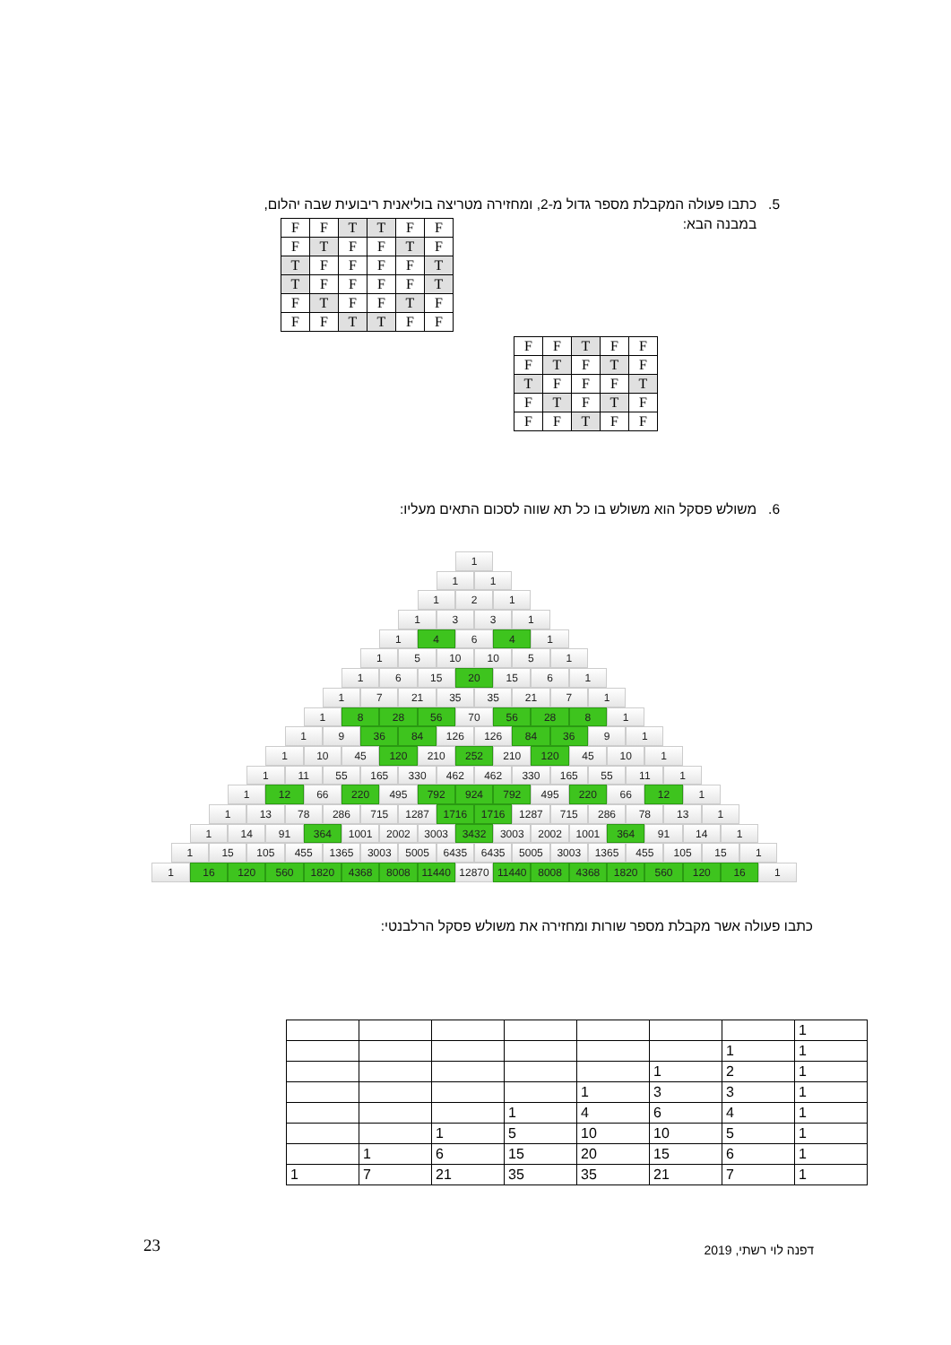5. כתבו פעולה המקבלת מספר גדול מ-2, ומחזירה מטריצה בוליאנית ריבועית שבה יהלום,
במבנה הבא:
| F | F | T | T | F | F |
| F | T | F | F | T | F |
| T | F | F | F | F | T |
| T | F | F | F | F | T |
| F | T | F | F | T | F |
| F | F | T | T | F | F |
| F | F | T | F | F |
| F | T | F | T | F |
| T | F | F | F | T |
| F | T | F | T | F |
| F | F | T | F | F |
6. משולש פסקל הוא משולש בו כל תא שווה לסכום התאים מעליו:
1
11
121
1331
1 4 6 4 1
15 10 10 51
16 15 20 15 61
17 21 35 35 21 71
1 8 28 56 70 56 28 8 1
19 36 84 126 126 84 36 91
1 10 45 120 210 252 210 120 45 10 1
1 11 55 165 330 462 462 330 165 55 11 1
1 12 66 220 495 792 924 792 495 220 66 12 1
1 13 78 286 715 1287 1716 1716 1287 715 286 78 13 1
1 14 91 364 1001 2002 3003 3432 3003 2002 1001 364 91 14 1
1 15 105 455 1365 3003 5005 6435 6435 5005 3003 1365 455 105 15 1
1 16 120 560 1820 4368 8008 11440 12870 11440 8008 4368 1820 560 120 16 1
כתבו פעולה אשר מקבלת מספר שורות ומחזירה את משולש פסקל הרלבנטי:
| 1 | | | | | | | |
| 1 | 1 | | | | | | |
| 1 | 2 | 1 | | | | | |
| 1 | 3 | 3 | 1 | | | | |
| 1 | 4 | 6 | 4 | 1 | | | |
| 1 | 5 | 10 | 10 | 5 | 1 | | |
| 1 | 6 | 15 | 20 | 15 | 6 | 1 | |
| 1 | 7 | 21 | 35 | 35 | 21 | 7 | 1 |
23 דפנה לוי רשתי, 2019